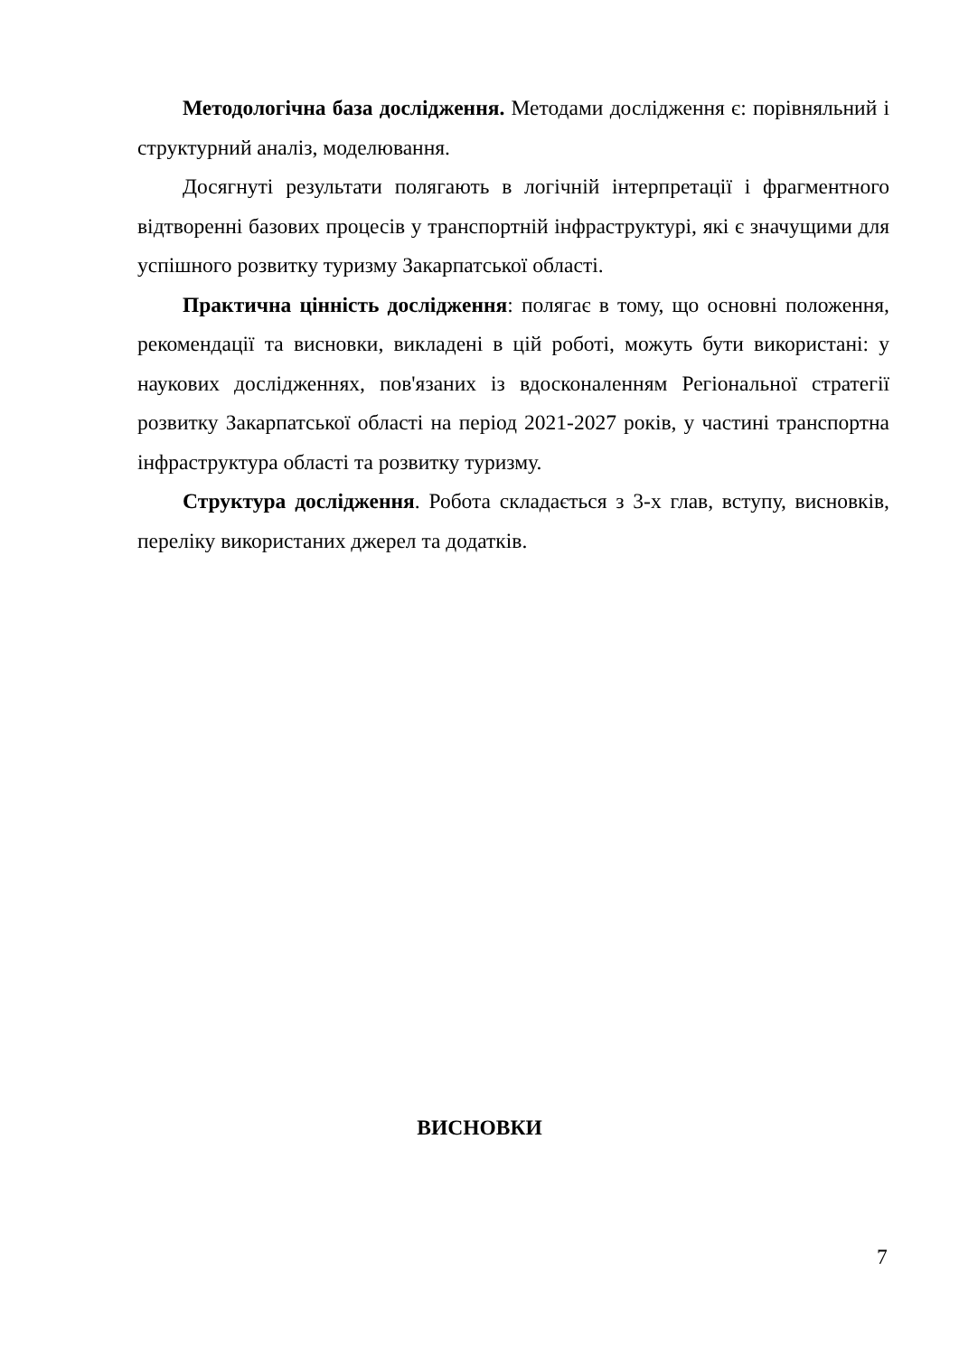Методологічна база дослідження. Методами дослідження є: порівняльний і структурний аналіз, моделювання.
Досягнуті результати полягають в логічній інтерпретації і фрагментного відтворенні базових процесів у транспортній інфраструктурі, які є значущими для успішного розвитку туризму Закарпатської області.
Практична цінність дослідження: полягає в тому, що основні положення, рекомендації та висновки, викладені в цій роботі, можуть бути використані: у наукових дослідженнях, пов'язаних із вдосконаленням Регіональної стратегії розвитку Закарпатської області на період 2021-2027 років, у частині транспортна інфраструктура області та розвитку туризму.
Структура дослідження. Робота складається з 3-х глав, вступу, висновків, переліку використаних джерел та додатків.
ВИСНОВКИ
7